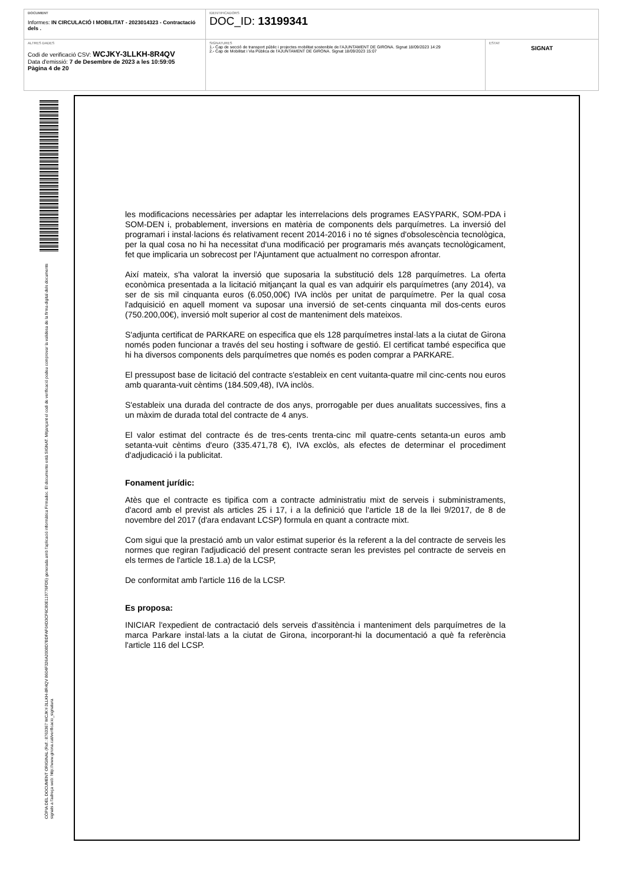DOCUMENT
Informes: IN CIRCULACIÓ I MOBILITAT - 2023014323 - Contractació dels .
IDENTIFICADORS
DOC_ID: 13199341
ALTRES DADES
Codi de verificació CSV: WCJKY-3LLKH-8R4QV
Data d'emissió: 7 de Desembre de 2023 a les 10:59:05
Pàgina 4 de 20
SIGNATURES
1.- Cap de secció de transport públic i projectes mobilitat sostenible de l'AJUNTAMENT DE GIRONA. Signat 18/09/2023 14:29
2.- Cap de Mobilitat i Via Pública de l'AJUNTAMENT DE GIRONA. Signat 18/09/2023 15:07
ESTAT
SIGNAT
CÒPIA DEL DOCUMENT ORIGINAL (Ref.: 8763367 WCJKY-3LLKH-8R4QV 8604F326A2008D7BDFAF04D3CF6C80E119776FD5) generada amb l'aplicació informàtica Firmadoc. El documento està SIGNAT. Mitjançant el codi de verificació podeu comprovar la validesa de la firma digital dels documents signats a l'adreça web: http://www.girona.cat/verificacio_signatura
les modificacions necessàries per adaptar les interrelacions dels programes EASYPARK, SOM-PDA i SOM-DEN i, probablement, inversions en matèria de components dels parquímetres. La inversió del programari i instal·lacions és relativament recent 2014-2016 i no té signes d'obsolescència tecnològica, per la qual cosa no hi ha necessitat d'una modificació per programaris més avançats tecnològicament, fet que implicaria un sobrecost per l'Ajuntament que actualment no correspon afrontar.
Així mateix, s'ha valorat la inversió que suposaria la substitució dels 128 parquímetres. La oferta econòmica presentada a la licitació mitjançant la qual es van adquirir els parquímetres (any 2014), va ser de sis mil cinquanta euros (6.050,00€) IVA inclòs per unitat de parquímetre. Per la qual cosa l'adquisició en aquell moment va suposar una inversió de set-cents cinquanta mil dos-cents euros (750.200,00€), inversió molt superior al cost de manteniment dels mateixos.
S'adjunta certificat de PARKARE on especifica que els 128 parquímetres instal·lats a la ciutat de Girona només poden funcionar a través del seu hosting i software de gestió. El certificat també especifica que hi ha diversos components dels parquímetres que només es poden comprar a PARKARE.
El pressupost base de licitació del contracte s'estableix en cent vuitanta-quatre mil cinc-cents nou euros amb quaranta-vuit cèntims (184.509,48), IVA inclòs.
S'estableix una durada del contracte de dos anys, prorrogable per dues anualitats successives, fins a un màxim de durada total del contracte de 4 anys.
El valor estimat del contracte és de tres-cents trenta-cinc mil quatre-cents setanta-un euros amb setanta-vuit cèntims d'euro (335.471,78 €), IVA exclòs, als efectes de determinar el procediment d'adjudicació i la publicitat.
Fonament jurídic:
Atès que el contracte es tipifica com a contracte administratiu mixt de serveis i subministraments, d'acord amb el previst als articles 25 i 17, i a la definició que l'article 18 de la llei 9/2017, de 8 de novembre del 2017 (d'ara endavant LCSP) formula en quant a contracte mixt.
Com sigui que la prestació amb un valor estimat superior és la referent a la del contracte de serveis les normes que regiran l'adjudicació del present contracte seran les previstes pel contracte de serveis en els termes de l'article 18.1.a) de la LCSP,
De conformitat amb l'article 116 de la LCSP.
Es proposa:
INICIAR l'expedient de contractació dels serveis d'assitència i manteniment dels parquímetres de la marca Parkare instal·lats a la ciutat de Girona, incorporant-hi la documentació a què fa referència l'article 116 del LCSP.